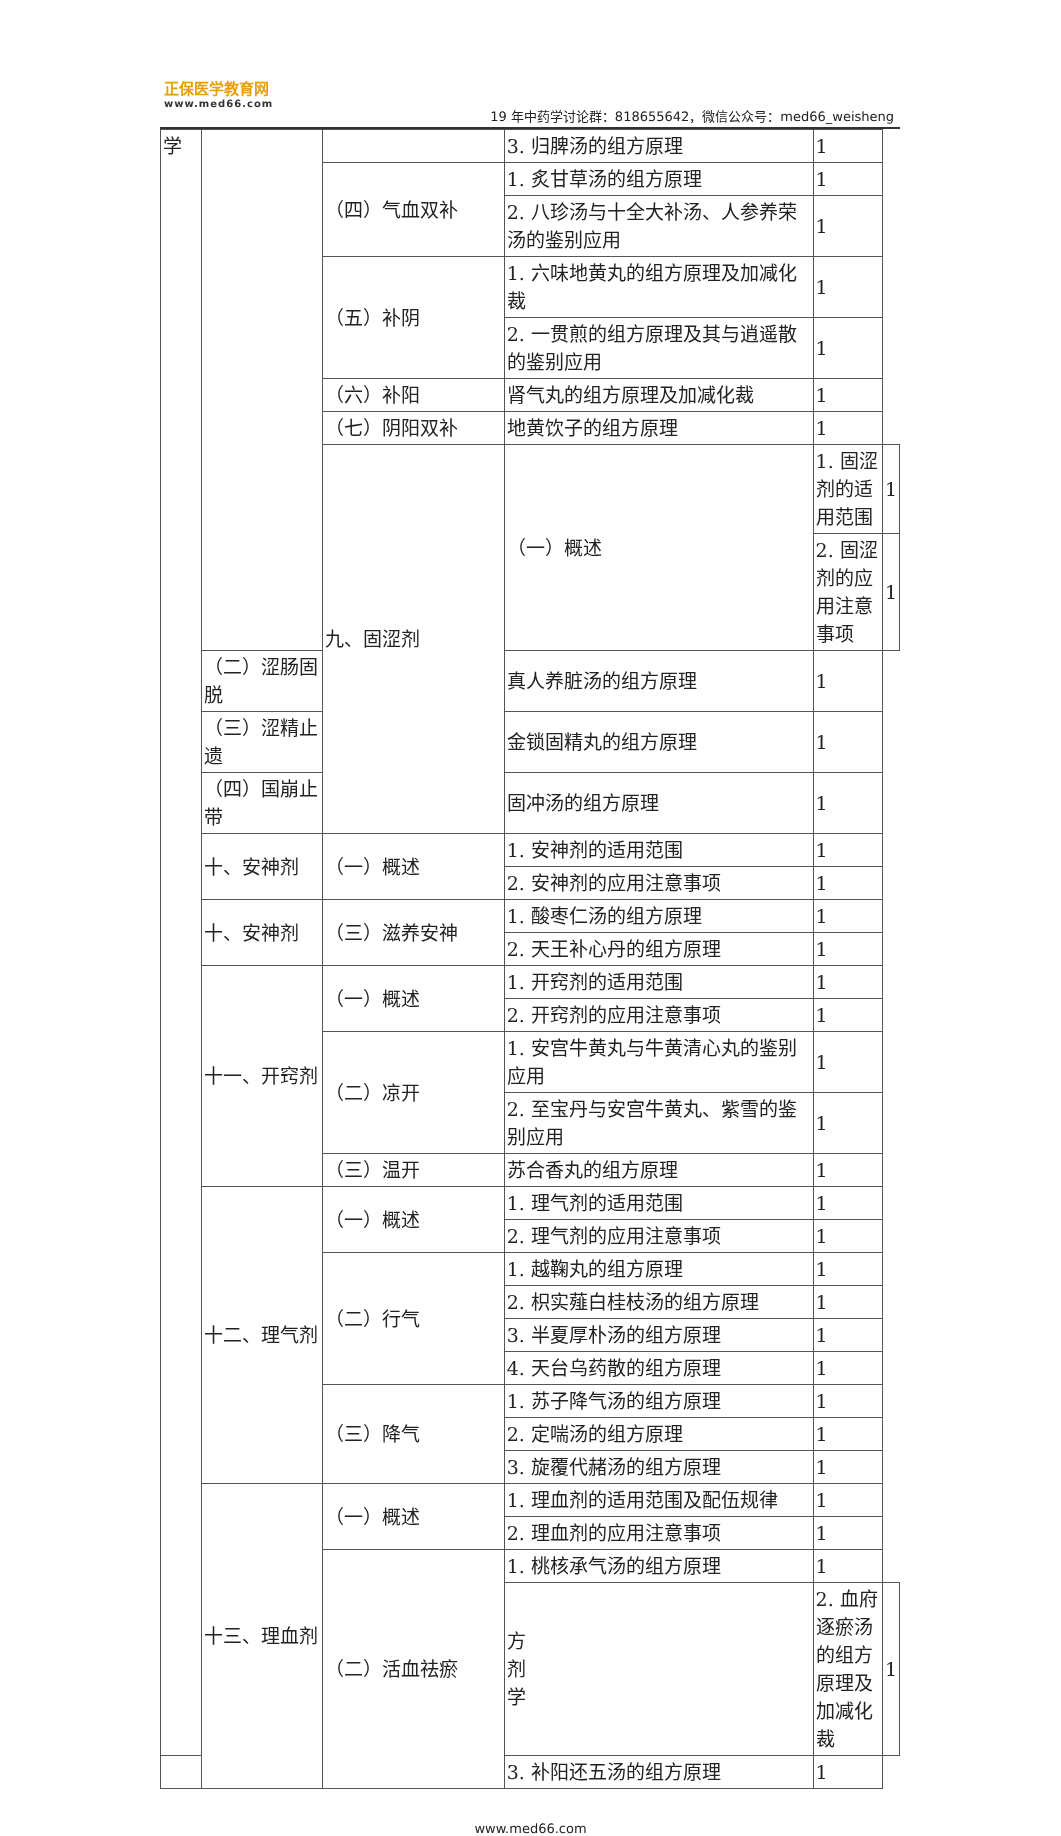正保医学教育网
www.med66.com
19 年中药学讨论群：818655642，微信公众号：med66_weisheng
| 学 | | | 3. 归脾汤的组方原理 | 1 | |
| | | （四）气血双补 | 1. 炙甘草汤的组方原理 | 1 | |
| | | | 2. 八珍汤与十全大补汤、人参养荣汤的鉴别应用 | 1 | |
| | | （五）补阴 | 1. 六味地黄丸的组方原理及加减化裁 | 1 | |
| | | | 2. 一贯煎的组方原理及其与逍遥散的鉴别应用 | 1 | |
| | | （六）补阳 | 肾气丸的组方原理及加减化裁 | 1 | |
| | | （七）阴阳双补 | 地黄饮子的组方原理 | 1 | |
| | | 九、固涩剂 | （一）概述 | 1. 固涩剂的适用范围 | 1 |
| | | | | 2. 固涩剂的应用注意事项 | 1 |
| | （二）涩肠固脱 | | 真人养脏汤的组方原理 | 1 | |
| | （三）涩精止遗 | | 金锁固精丸的组方原理 | 1 | |
| | （四）国崩止带 | | 固冲汤的组方原理 | 1 | |
| | 十、安神剂 | （一）概述 | 1. 安神剂的适用范围 | 1 | |
| | | | 2. 安神剂的应用注意事项 | 1 | |
| | 十、安神剂 | （三）滋养安神 | 1. 酸枣仁汤的组方原理 | 1 | |
| | | | 2. 天王补心丹的组方原理 | 1 | |
| | 十一、开窍剂 | （一）概述 | 1. 开窍剂的适用范围 | 1 | |
| | | | 2. 开窍剂的应用注意事项 | 1 | |
| | | （二）凉开 | 1. 安宫牛黄丸与牛黄清心丸的鉴别应用 | 1 | |
| | | | 2. 至宝丹与安宫牛黄丸、紫雪的鉴别应用 | 1 | |
| | | （三）温开 | 苏合香丸的组方原理 | 1 | |
| | 十二、理气剂 | （一）概述 | 1. 理气剂的适用范围 | 1 | |
| | | | 2. 理气剂的应用注意事项 | 1 | |
| | | （二）行气 | 1. 越鞠丸的组方原理 | 1 | |
| | | | 2. 枳实薤白桂枝汤的组方原理 | 1 | |
| | | | 3. 半夏厚朴汤的组方原理 | 1 | |
| | | | 4. 天台乌药散的组方原理 | 1 | |
| | | （三）降气 | 1. 苏子降气汤的组方原理 | 1 | |
| | | | 2. 定喘汤的组方原理 | 1 | |
| | | | 3. 旋覆代赭汤的组方原理 | 1 | |
| | 十三、理血剂 | （一）概述 | 1. 理血剂的适用范围及配伍规律 | 1 | |
| | | | 2. 理血剂的应用注意事项 | 1 | |
| | | （二）活血祛瘀 | 1. 桃核承气汤的组方原理 | 1 | |
| | | | 方 剂 学 | 2. 血府逐瘀汤的组方原理及加减化裁 | 1 |
| | | | 3. 补阳还五汤的组方原理 | 1 | |
www.med66.com